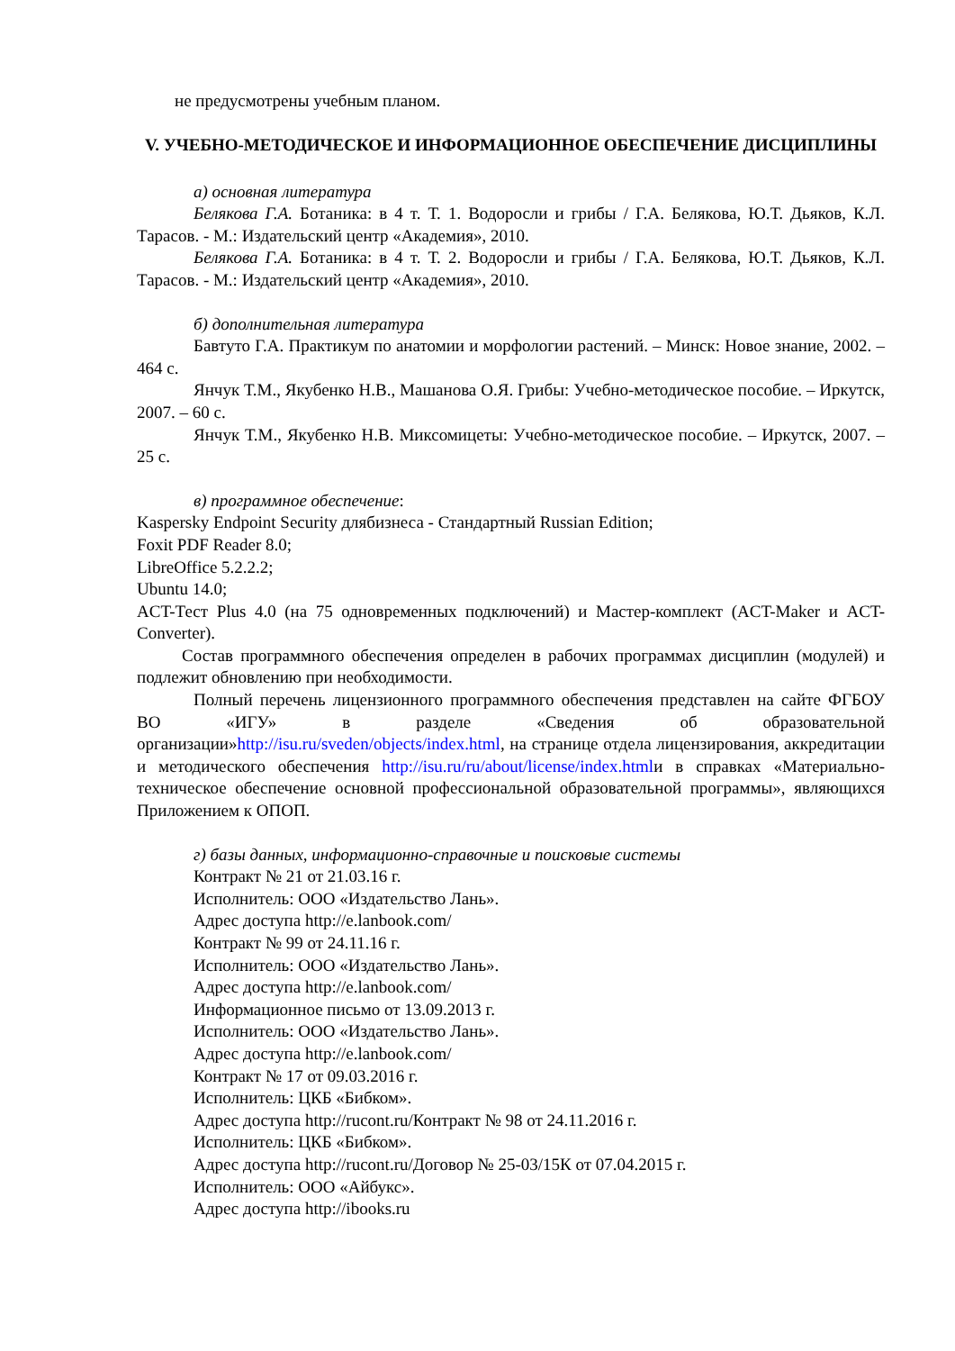не предусмотрены учебным планом.
V. УЧЕБНО-МЕТОДИЧЕСКОЕ И ИНФОРМАЦИОННОЕ ОБЕСПЕЧЕНИЕ ДИСЦИПЛИНЫ
а) основная литература
Белякова Г.А. Ботаника: в 4 т. Т. 1. Водоросли и грибы / Г.А. Белякова, Ю.Т. Дьяков, К.Л. Тарасов. - М.: Издательский центр «Академия», 2010.
Белякова Г.А. Ботаника: в 4 т. Т. 2. Водоросли и грибы / Г.А. Белякова, Ю.Т. Дьяков, К.Л. Тарасов. - М.: Издательский центр «Академия», 2010.
б) дополнительная литература
Бавтуто Г.А. Практикум по анатомии и морфологии растений. – Минск: Новое знание, 2002. – 464 с.
Янчук Т.М., Якубенко Н.В., Машанова О.Я. Грибы: Учебно-методическое пособие. – Иркутск, 2007. – 60 с.
Янчук Т.М., Якубенко Н.В. Миксомицеты: Учебно-методическое пособие. – Иркутск, 2007. – 25 с.
в) программное обеспечение:
Kaspersky Endpoint Security длябизнеса - Стандартный Russian Edition;
Foxit PDF Reader 8.0;
LibreOffice 5.2.2.2;
Ubuntu 14.0;
ACT-Тест Plus 4.0 (на 75 одновременных подключений) и Мастер-комплект (ACT-Maker и ACT-Converter).
Состав программного обеспечения определен в рабочих программах дисциплин (модулей) и подлежит обновлению при необходимости.
Полный перечень лицензионного программного обеспечения представлен на сайте ФГБОУ ВО «ИГУ» в разделе «Сведения об образовательной организации»http://isu.ru/sveden/objects/index.html, на странице отдела лицензирования, аккредитации и методического обеспечения http://isu.ru/ru/about/license/index.htmlи в справках «Материально-техническое обеспечение основной профессиональной образовательной программы», являющихся Приложением к ОПОП.
г) базы данных, информационно-справочные и поисковые системы
Контракт № 21 от 21.03.16 г.
Исполнитель: ООО «Издательство Лань».
Адрес доступа http://e.lanbook.com/
Контракт № 99 от 24.11.16 г.
Исполнитель: ООО «Издательство Лань».
Адрес доступа http://e.lanbook.com/
Информационное письмо от 13.09.2013 г.
Исполнитель: ООО «Издательство Лань».
Адрес доступа http://e.lanbook.com/
Контракт № 17 от 09.03.2016 г.
Исполнитель: ЦКБ «Бибком».
Адрес доступа http://rucont.ru/Контракт № 98 от 24.11.2016 г.
Исполнитель: ЦКБ «Бибком».
Адрес доступа http://rucont.ru/Договор № 25-03/15К от 07.04.2015 г.
Исполнитель: ООО «Айбукс».
Адрес доступа http://ibooks.ru